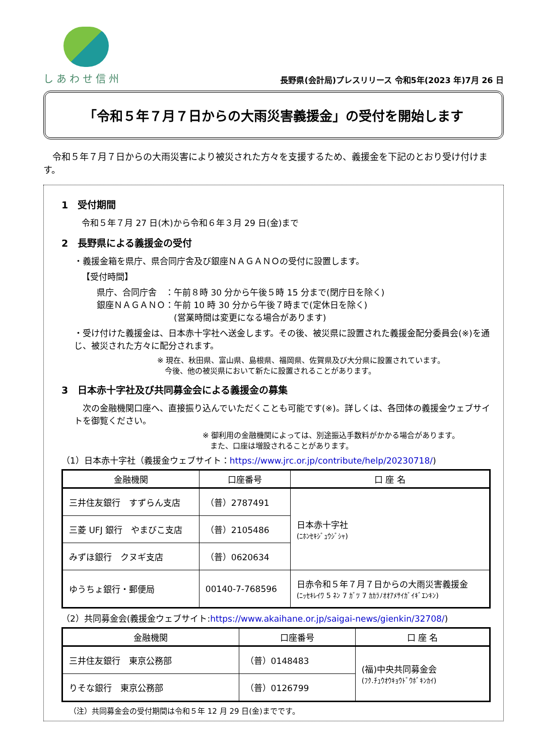しあわせ信州
長野県(会計局)プレスリリース 令和5年(2023 年)7月 26 日
「令和５年７月７日からの大雨災害義援金」の受付を開始します
　令和５年７月７日からの大雨災害により被災された方々を支援するため、義援金を下記のとおり受け付けます。
1　受付期間
令和５年７月 27 日(木)から令和６年３月 29 日(金)まで
2　長野県による義援金の受付
・義援金箱を県庁、県合同庁舎及び銀座ＮＡＧＡＮＯの受付に設置します。
【受付時間】
県庁、合同庁舎　：午前８時 30 分から午後５時 15 分まで(閉庁日を除く)
銀座ＮＡＧＡＮＯ：午前 10 時 30 分から午後７時まで(定休日を除く)
　　　　　　　　　(営業時間は変更になる場合があります)
・受け付けた義援金は、日本赤十字社へ送金します。その後、被災県に設置された義援金配分委員会(※)を通じ、被災された方々に配分されます。
※ 現在、秋田県、富山県、島根県、福岡県、佐賀県及び大分県に設置されています。
　今後、他の被災県において新たに設置されることがあります。
3　日本赤十字社及び共同募金会による義援金の募集
　次の金融機関口座へ、直接振り込んでいただくことも可能です(※)。詳しくは、各団体の義援金ウェブサイトを御覧ください。
※ 御利用の金融機関によっては、別途振込手数料がかかる場合があります。
　また、口座は増設されることがあります。
（1）日本赤十字社（義援金ウェブサイト：https://www.jrc.or.jp/contribute/help/20230718/)
| 金融機関 | 口座番号 | 口 座 名 |
| --- | --- | --- |
| 三井住友銀行 すずらん支店 | （普）2787491 | 日本赤十字社 (ﾆﾎﾝｾｷｼﾞｭｳｼﾞｼｬ) |
| 三菱 UFJ 銀行 やまびこ支店 | （普）2105486 | |
| みずほ銀行 クヌギ支店 | （普）0620634 | |
| ゆうちょ銀行・郵便局 | 00140-7-768596 | 日赤令和５年７月７日からの大雨災害義援金 (ﾆｯｾｷﾚｲﾜ 5 ﾈﾝ 7 ｶﾞﾂ 7 ｶｶﾗﾉｵｵｱﾒｻｲｶﾞｲｷﾞｴﾝｷﾝ) |
（2）共同募金会(義援金ウェブサイト:https://www.akaihane.or.jp/saigai-news/gienkin/32708/)
| 金融機関 | 口座番号 | 口 座 名 |
| --- | --- | --- |
| 三井住友銀行 東京公務部 | （普）0148483 | (福)中央共同募金会 (ﾌｸ.ﾁｭｳｵｳｷｮｳﾄﾞｳﾎﾞｷﾝｶｲ) |
| りそな銀行 東京公務部 | （普）0126799 | |
（注）共同募金会の受付期間は令和５年 12 月 29 日(金)までです。